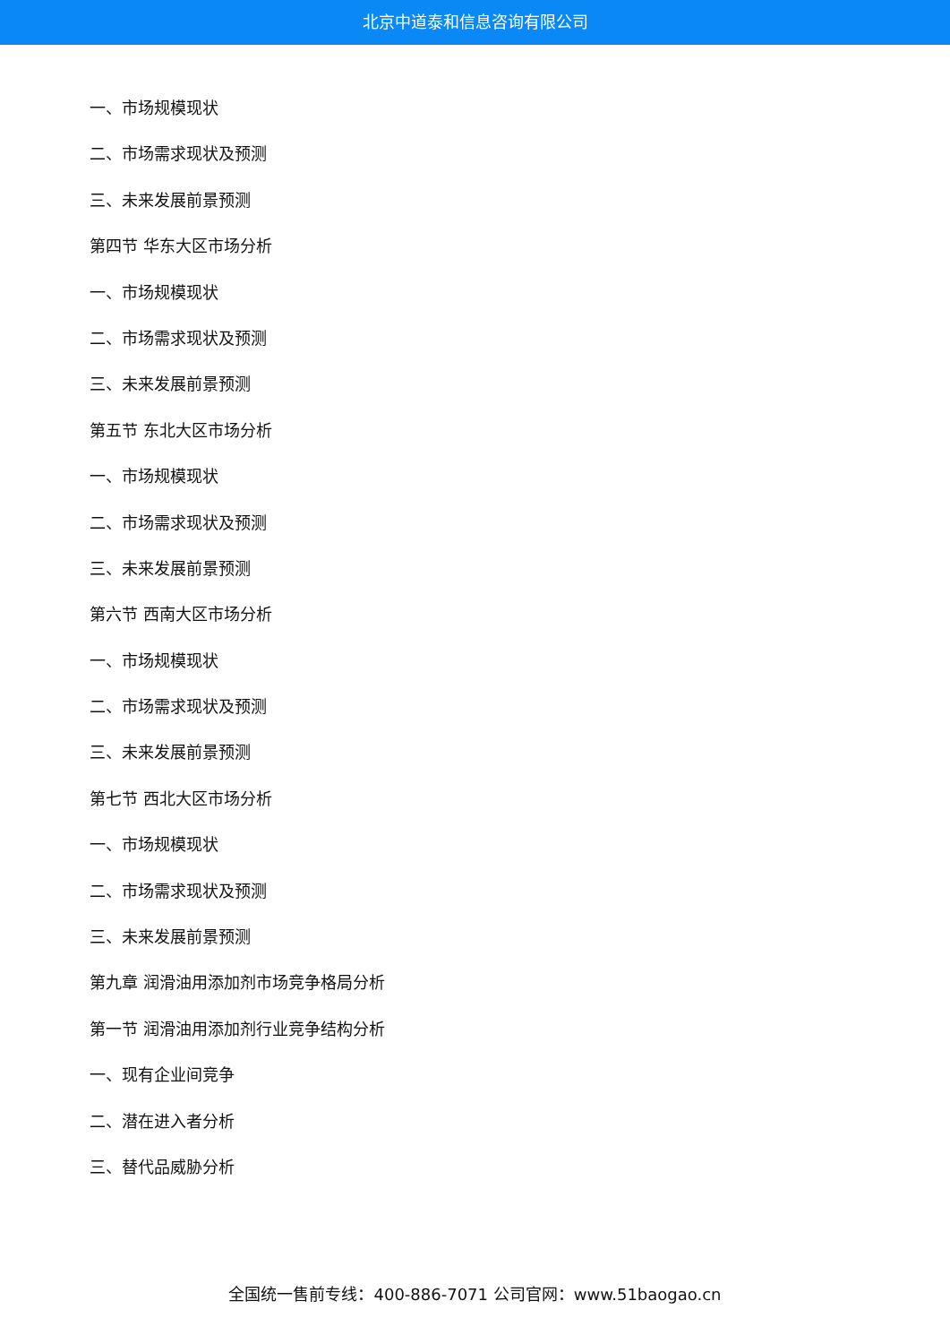北京中道泰和信息咨询有限公司
一、市场规模现状
二、市场需求现状及预测
三、未来发展前景预测
第四节 华东大区市场分析
一、市场规模现状
二、市场需求现状及预测
三、未来发展前景预测
第五节 东北大区市场分析
一、市场规模现状
二、市场需求现状及预测
三、未来发展前景预测
第六节 西南大区市场分析
一、市场规模现状
二、市场需求现状及预测
三、未来发展前景预测
第七节 西北大区市场分析
一、市场规模现状
二、市场需求现状及预测
三、未来发展前景预测
第九章 润滑油用添加剂市场竞争格局分析
第一节 润滑油用添加剂行业竞争结构分析
一、现有企业间竞争
二、潜在进入者分析
三、替代品威胁分析
全国统一售前专线：400-886-7071 公司官网：www.51baogao.cn